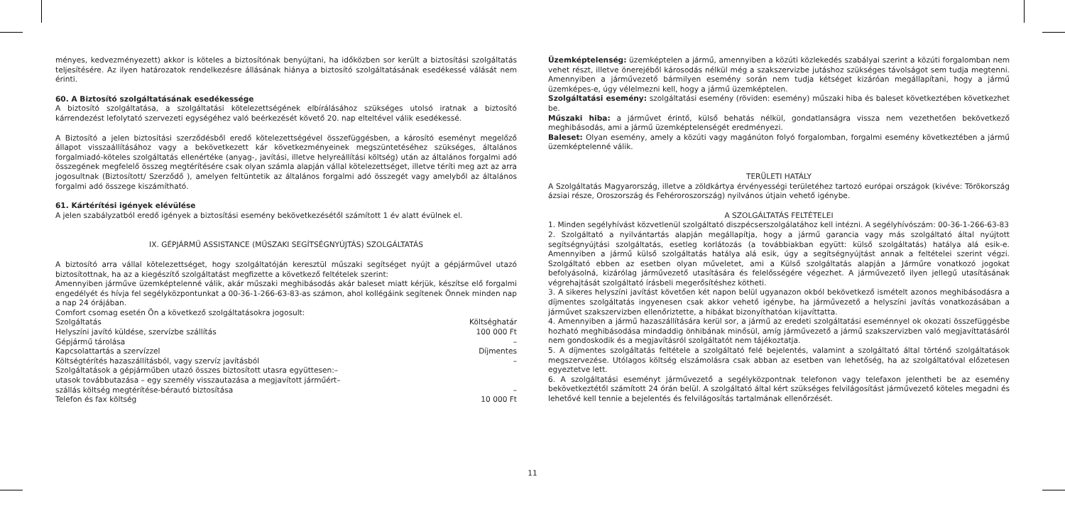ményes, kedvezményezett) akkor is köteles a biztosítónak benyújtani, ha időközben sor került a biztosítási szolgáltatás teljesítésére. Az ilyen határozatok rendelkezésre állásának hiánya a biztosító szolgáltatásának esedékessé válását nem érinti.
60. A Biztosító szolgáltatásának esedékessége
A biztosító szolgáltatása, a szolgáltatási kötelezettségének elbírálásához szükséges utolsó iratnak a biztosító kárrendezést lefolytató szervezeti egységéhez való beérkezését követő 20. nap elteltével válik esedékessé.
A Biztosító a jelen biztosítási szerződésből eredő kötelezettségével összefüggésben, a károsító eseményt megelőző állapot visszaállításához vagy a bekövetkezett kár következményeinek megszüntetéséhez szükséges, általános forgalmiadó-köteles szolgáltatás ellenértéke (anyag-, javítási, illetve helyreállítási költség) után az általános forgalmi adó összegének megfelelő összeg megtérítésére csak olyan számla alapján vállal kötelezettséget, illetve téríti meg azt az arra jogosultnak (Biztosított/ Szerződő ), amelyen feltüntetik az általános forgalmi adó összegét vagy amelyből az általános forgalmi adó összege kiszámítható.
61. Kártérítési igények elévülése
A jelen szabályzatból eredő igények a biztosítási esemény bekövetkezésétől számított 1 év alatt évülnek el.
IX. GÉPJÁRMŰ ASSISTANCE (MŰSZAKI SEGÍTSÉGNYÚJTÁS) SZOLGÁLTATÁS
A biztosító arra vállal kötelezettséget, hogy szolgáltatóján keresztül műszaki segítséget nyújt a gépjárművel utazó biztosítottnak, ha az a kiegészítő szolgáltatást megfizette a következő feltételek szerint:
Amennyiben járműve üzemképtelenné válik, akár műszaki meghibásodás akár baleset miatt kérjük, készítse elő forgalmi engedélyét és hívja fel segélyközpontunkat a 00-36-1-266-63-83-as számon, ahol kollégáink segítenek Önnek minden nap a nap 24 órájában.
Comfort csomag esetén Ön a következő szolgáltatásokra jogosult:
| Szolgáltatás | Költséghatár |
| Helyszíni javító küldése, szervízbe szállítás | 100 000 Ft |
| Gépjármű tárolása | – |
| Kapcsolattartás a szervízzel | Díjmentes |
| Költségtérítés hazaszállításból, vagy szervíz javításból | – |
| Szolgáltatások a gépjárműben utazó összes biztosított utasra együttesen:– utasok továbbutazása – egy személy visszautazása a megjavított járműért– szállás költség megtérítése-bérautó biztosítása | – |
| Telefon és fax költség | 10 000 Ft |
Üzemképtelenség: üzemképtelen a jármű, amennyiben a közúti közlekedés szabályai szerint a közúti forgalomban nem vehet részt, illetve önerejéből károsodás nélkül még a szakszervizbe jutáshoz szükséges távolságot sem tudja megtenni. Amennyiben a járművezető bármilyen esemény során nem tudja kétséget kizáróan megállapítani, hogy a jármű üzemképes-e, úgy vélelmezni kell, hogy a jármű üzemképtelen.
Szolgáltatási esemény: szolgáltatási esemény (röviden: esemény) műszaki hiba és baleset következtében következhet be.
Műszaki hiba: a járművet érintő, külső behatás nélkül, gondatlanságra vissza nem vezethetően bekövetkező meghibásodás, ami a jármű üzemképtelenségét eredményezi.
Baleset: Olyan esemény, amely a közúti vagy magánúton folyó forgalomban, forgalmi esemény következtében a jármű üzemképtelenné válik.
TERÜLETI HATÁLY
A Szolgáltatás Magyarország, illetve a zöldkártya érvényességi területéhez tartozó európai országok (kivéve: Törökország ázsiai része, Oroszország és Fehéroroszország) nyilvános útjain vehető igénybe.
A SZOLGÁLTATÁS FELTÉTELEI
1. Minden segélyhívást közvetlenül szolgáltató diszpécserszolgálatához kell intézni. A segélyhívószám: 00-36-1-266-63-83
2. Szolgáltató a nyilvántartás alapján megállapítja, hogy a jármű garancia vagy más szolgáltató által nyújtott segítségnyújtási szolgáltatás, esetleg korlátozás (a továbbiakban együtt: külső szolgáltatás) hatálya alá esik-e. Amennyiben a jármű külső szolgáltatás hatálya alá esik, úgy a segítségnyújtást annak a feltételei szerint végzi. Szolgáltató ebben az esetben olyan műveletet, ami a Külső szolgáltatás alapján a Járműre vonatkozó jogokat befolyásolná, kizárólag járművezető utasítására és felelősségére végezhet. A járművezető ilyen jellegű utasításának végrehajtását szolgáltató írásbeli megerősítéshez kötheti.
3. A sikeres helyszíni javítást követően két napon belül ugyanazon okból bekövetkező ismételt azonos meghibásodásra a díjmentes szolgáltatás ingyenesen csak akkor vehető igénybe, ha járművezető a helyszíni javítás vonatkozásában a járművet szakszervizben ellenőriztette, a hibákat bizonyíthatóan kijavíttatta.
4. Amennyiben a jármű hazaszállítására kerül sor, a jármű az eredeti szolgáltatási eseménnyel ok okozati összefüggésbe hozható meghibásodása mindaddig önhibának minősül, amíg járművezető a jármű szakszervizben való megjavíttatásáról nem gondoskodik és a megjavításról szolgáltatót nem tájékoztatja.
5. A díjmentes szolgáltatás feltétele a szolgáltató felé bejelentés, valamint a szolgáltató által történő szolgáltatások megszervezése. Utólagos költség elszámolásra csak abban az esetben van lehetőség, ha az szolgáltatóval előzetesen egyeztetve lett.
6. A szolgáltatási eseményt járművezető a segélyközpontnak telefonon vagy telefaxon jelentheti be az esemény bekövetkeztétől számított 24 órán belül. A szolgáltató által kért szükséges felvilágosítást járművezető köteles megadni és lehetővé kell tennie a bejelentés és felvilágosítás tartalmának ellenőrzését.
11